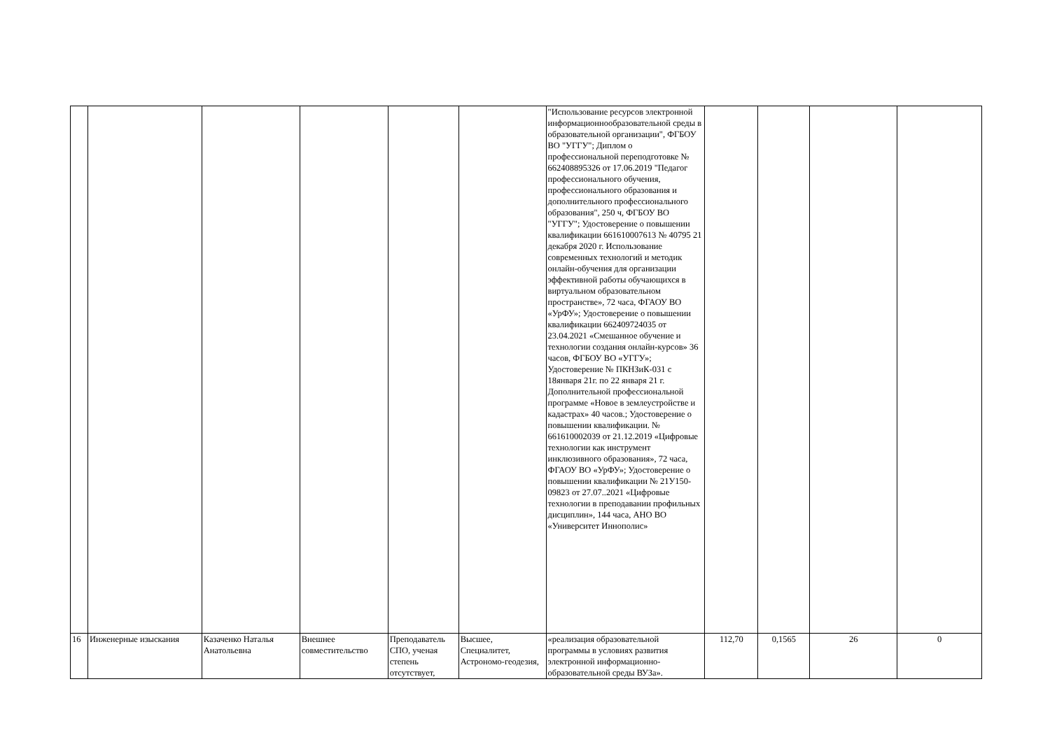| | | | | | | "Использование ресурсов электронной информационнообразовательной среды в образовательной организации", ФГБОУ ВО "УГГУ"; Диплом о профессиональной переподготовке № 662408895326 от 17.06.2019 "Педагог профессионального обучения, профессионального образования и дополнительного профессионального образования", 250 ч, ФГБОУ ВО "УГГУ"; Удостоверение о повышении квалификации 661610007613 № 40795 21 декабря 2020 г. Использование современных технологий и методик онлайн-обучения для организации эффективной работы обучающихся в виртуальном образовательном пространстве», 72 часа, ФГАОУ ВО «УрФУ»; Удостоверение о повышении квалификации 662409724035 от 23.04.2021 «Смешанное обучение и технологии создания онлайн-курсов» 36 часов, ФГБОУ ВО «УГГУ»; Удостоверение № ПКНЗиК-031 с 18января 21г. по 22 января 21 г. Дополнительной профессиональной программе «Новое в землеустройстве и кадастрах» 40 часов.; Удостоверение о повышении квалификации. № 661610002039 от 21.12.2019 «Цифровые технологии как инструмент инклюзивного образования», 72 часа, ФГАОУ ВО «УрФУ»; Удостоверение о повышении квалификации № 21У150-09823 от 27.07..2021 «Цифровые технологии в преподавании профильных дисциплин», 144 часа, АНО ВО «Университет Иннополис» | | | | |
| 16 | Инженерные изыскания | Казаченко Наталья Анатольевна | Внешнее совместительство | Преподаватель СПО, ученая степень отсутствует, | Высшее, Специалитет, Астрономо-геодезия, | «реализация образовательной программы в условиях развития электронной информационно-образовательной среды ВУЗа». | 112,70 | 0,1565 | 26 | 0 |